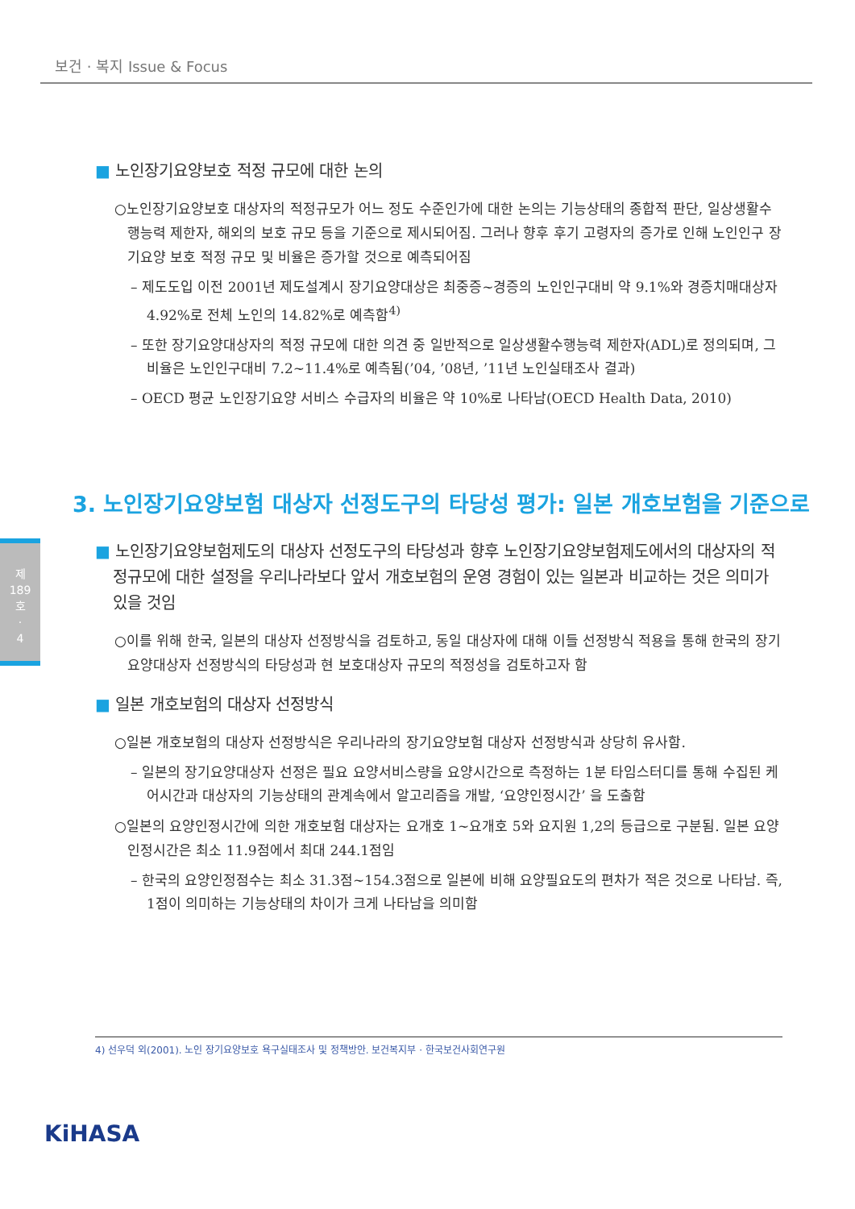보건 · 복지 Issue & Focus
■ 노인장기요양보호 적정 규모에 대한 논의
○노인장기요양보호 대상자의 적정규모가 어느 정도 수준인가에 대한 논의는 기능상태의 종합적 판단, 일상생활수행능력 제한자, 해외의 보호 규모 등을 기준으로 제시되어짐. 그러나 향후 후기 고령자의 증가로 인해 노인인구 장기요양 보호 적정 규모 및 비율은 증가할 것으로 예측되어짐
– 제도도입 이전 2001년 제도설계시 장기요양대상은 최중증~경증의 노인인구대비 약 9.1%와 경증치매대상자 4.92%로 전체 노인의 14.82%로 예측함<sup>4)</sup>
– 또한 장기요양대상자의 적정 규모에 대한 의견 중 일반적으로 일상생활수행능력 제한자(ADL)로 정의되며, 그 비율은 노인인구대비 7.2~11.4%로 예측됨(’04, ’08년, ’11년 노인실태조사 결과)
– OECD 평균 노인장기요양 서비스 수급자의 비율은 약 10%로 나타남(OECD Health Data, 2010)
3. 노인장기요양보험 대상자 선정도구의 타당성 평가: 일본 개호보험을 기준으로
제
189
호
·
4
■ 노인장기요양보험제도의 대상자 선정도구의 타당성과 향후 노인장기요양보험제도에서의 대상자의 적정규모에 대한 설정을 우리나라보다 앞서 개호보험의 운영 경험이 있는 일본과 비교하는 것은 의미가 있을 것임
○이를 위해 한국, 일본의 대상자 선정방식을 검토하고, 동일 대상자에 대해 이들 선정방식 적용을 통해 한국의 장기요양대상자 선정방식의 타당성과 현 보호대상자 규모의 적정성을 검토하고자 함
■ 일본 개호보험의 대상자 선정방식
○일본 개호보험의 대상자 선정방식은 우리나라의 장기요양보험 대상자 선정방식과 상당히 유사함.
– 일본의 장기요양대상자 선정은 필요 요양서비스량을 요양시간으로 측정하는 1분 타임스터디를 통해 수집된 케어시간과 대상자의 기능상태의 관계속에서 알고리즘을 개발, ‘요양인정시간’ 을 도출함
○일본의 요양인정시간에 의한 개호보험 대상자는 요개호 1~요개호 5와 요지원 1,2의 등급으로 구분됨. 일본 요양인정시간은 최소 11.9점에서 최대 244.1점임
– 한국의 요양인정점수는 최소 31.3점~154.3점으로 일본에 비해 요양필요도의 편차가 적은 것으로 나타남. 즉, 1점이 의미하는 기능상태의 차이가 크게 나타남을 의미함
4) 선우덕 외(2001). 노인 장기요양보호 욕구실태조사 및 정책방안. 보건복지부 · 한국보건사회연구원
KiHASA